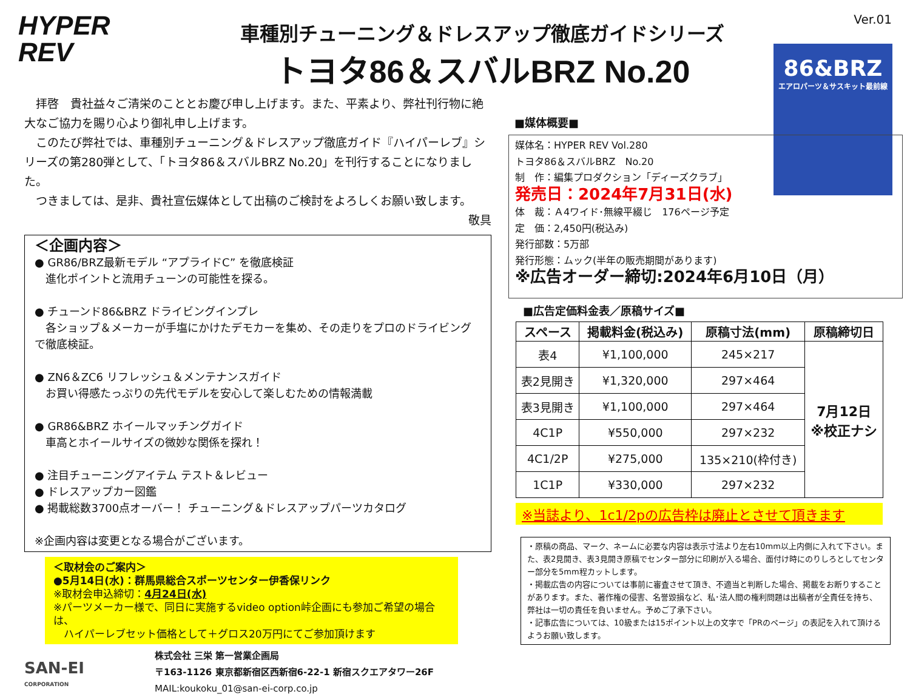HYPER
REV
車種別チューニング＆ドレスアップ徹底ガイドシリーズ
トヨタ86＆スバルBRZ No.20
Ver.01
86&BRZ
エアロパーツ＆サスキット最前線
　拝啓　貴社益々ご清栄のこととお慶び申し上げます。また、平素より、弊社刊行物に絶大なご協力を賜り心より御礼申し上げます。
　このたび弊社では、車種別チューニング＆ドレスアップ徹底ガイド『ハイパーレブ』シリーズの第280弾として、「トヨタ86＆スバルBRZ No.20」を刊行することになりました。
　つきましては、是非、貴社宣伝媒体として出稿のご検討をよろしくお願い致します。
敬具
＜企画内容＞
● GR86/BRZ最新モデル “アプライドC” を徹底検証
　進化ポイントと流用チューンの可能性を探る。
● チューンド86&BRZ ドライビングインプレ
　各ショップ＆メーカーが手塩にかけたデモカーを集め、その走りをプロのドライビングで徹底検証。
● ZN6＆ZC6 リフレッシュ＆メンテナンスガイド
　お買い得感たっぷりの先代モデルを安心して楽しむための情報満載
● GR86&BRZ ホイールマッチングガイド
　車高とホイールサイズの微妙な関係を探れ！
● 注目チューニングアイテム テスト＆レビュー
● ドレスアップカー図鑑
● 掲載総数3700点オーバー！ チューニング＆ドレスアップパーツカタログ
※企画内容は変更となる場合がございます。
＜取材会のご案内＞
●5月14日(水)：群馬県総合スポーツセンター伊香保リンク
※取材会申込締切：4月24日(水)
※パーツメーカー様で、同日に実施するvideo option峠企画にも参加ご希望の場合は、
　ハイパーレブセット価格として＋グロス20万円にてご参加頂けます
SAN-EI
CORPORATION
株式会社 三栄 第一営業企画局
〒163-1126 東京都新宿区西新宿6-22-1 新宿スクエアタワー26F
MAIL:koukoku_01@san-ei-corp.co.jp
■媒体概要■
媒体名：HYPER REV Vol.280
トヨタ86＆スバルBRZ　No.20
制　作：編集プロダクション「ディーズクラブ」
発売日：2024年7月31日(水)
体　裁：Ａ4ワイド･無線平綴じ　176ページ予定
定　価：2,450円(税込み)
発行部数：5万部
発行形態：ムック(半年の販売期間があります)
※広告オーダー締切:2024年6月10日（月）
■広告定価料金表／原稿サイズ■
| スペース | 掲載料金(税込み) | 原稿寸法(mm) | 原稿締切日 |
| --- | --- | --- | --- |
| 表4 | ¥1,100,000 | 245×217 | 7月12日 ※校正ナシ |
| 表2見開き | ¥1,320,000 | 297×464 | |
| 表3見開き | ¥1,100,000 | 297×464 | |
| 4C1P | ¥550,000 | 297×232 | |
| 4C1/2P | ¥275,000 | 135×210(枠付き) | |
| 1C1P | ¥330,000 | 297×232 | |
※当誌より、1c1/2pの広告枠は廃止とさせて頂きます
・原稿の商品、マーク、ネームに必要な内容は表示寸法より左右10mm以上内側に入れて下さい。また、表2見開き、表3見開き原稿でセンター部分に印刷が入る場合、面付け時にのりしろとしてセンター部分を5mm程カットします。
・掲載広告の内容については事前に審査させて頂き、不適当と判断した場合、掲載をお断りすることがあります。また、著作権の侵害、名誉毀損など、私･法人間の権利問題は出稿者が全責任を持ち、弊社は一切の責任を負いません。予めご了承下さい。
・記事広告については、10級または15ポイント以上の文字で「PRのページ」の表記を入れて頂けるようお願い致します。